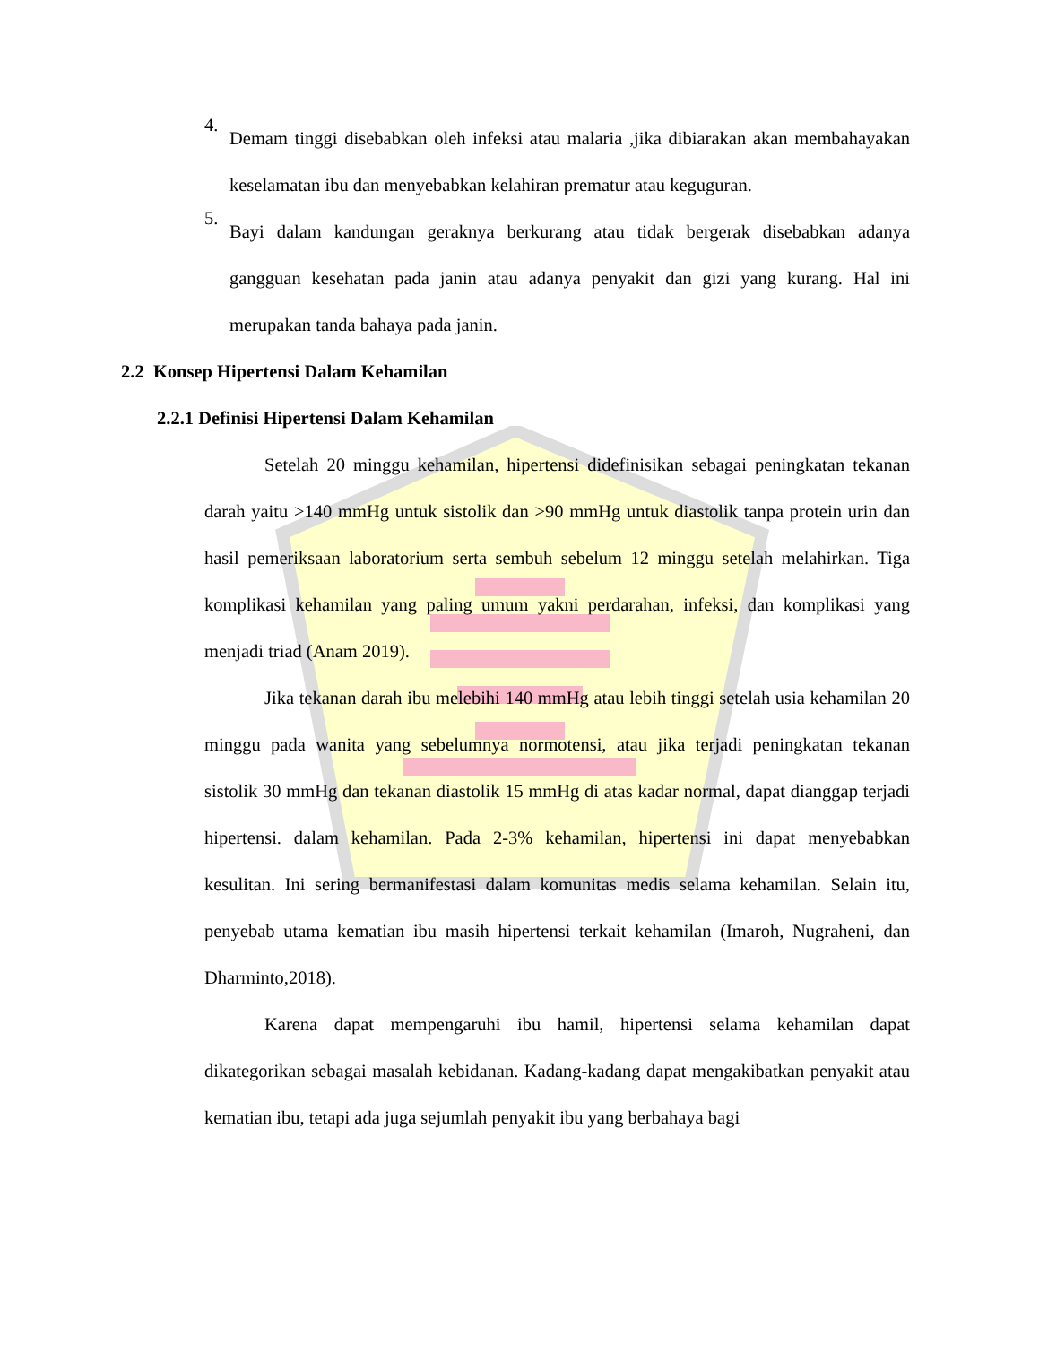4.
Demam tinggi disebabkan oleh infeksi atau malaria ,jika dibiarakan akan membahayakan keselamatan ibu dan menyebabkan kelahiran prematur atau keguguran.
5.
Bayi dalam kandungan geraknya berkurang atau tidak bergerak disebabkan adanya gangguan kesehatan pada janin atau adanya penyakit dan gizi yang kurang. Hal ini merupakan tanda bahaya pada janin.
2.2 Konsep Hipertensi Dalam Kehamilan
2.2.1 Definisi Hipertensi Dalam Kehamilan
Setelah 20 minggu kehamilan, hipertensi didefinisikan sebagai peningkatan tekanan darah yaitu >140 mmHg untuk sistolik dan >90 mmHg untuk diastolik tanpa protein urin dan hasil pemeriksaan laboratorium serta sembuh sebelum 12 minggu setelah melahirkan. Tiga komplikasi kehamilan yang paling umum yakni perdarahan, infeksi, dan komplikasi yang menjadi triad (Anam 2019).
Jika tekanan darah ibu melebihi 140 mmHg atau lebih tinggi setelah usia kehamilan 20 minggu pada wanita yang sebelumnya normotensi, atau jika terjadi peningkatan tekanan sistolik 30 mmHg dan tekanan diastolik 15 mmHg di atas kadar normal, dapat dianggap terjadi hipertensi. dalam kehamilan. Pada 2-3% kehamilan, hipertensi ini dapat menyebabkan kesulitan. Ini sering bermanifestasi dalam komunitas medis selama kehamilan. Selain itu, penyebab utama kematian ibu masih hipertensi terkait kehamilan (Imaroh, Nugraheni, dan Dharminto,2018).
Karena dapat mempengaruhi ibu hamil, hipertensi selama kehamilan dapat dikategorikan sebagai masalah kebidanan. Kadang-kadang dapat mengakibatkan penyakit atau kematian ibu, tetapi ada juga sejumlah penyakit ibu yang berbahaya bagi